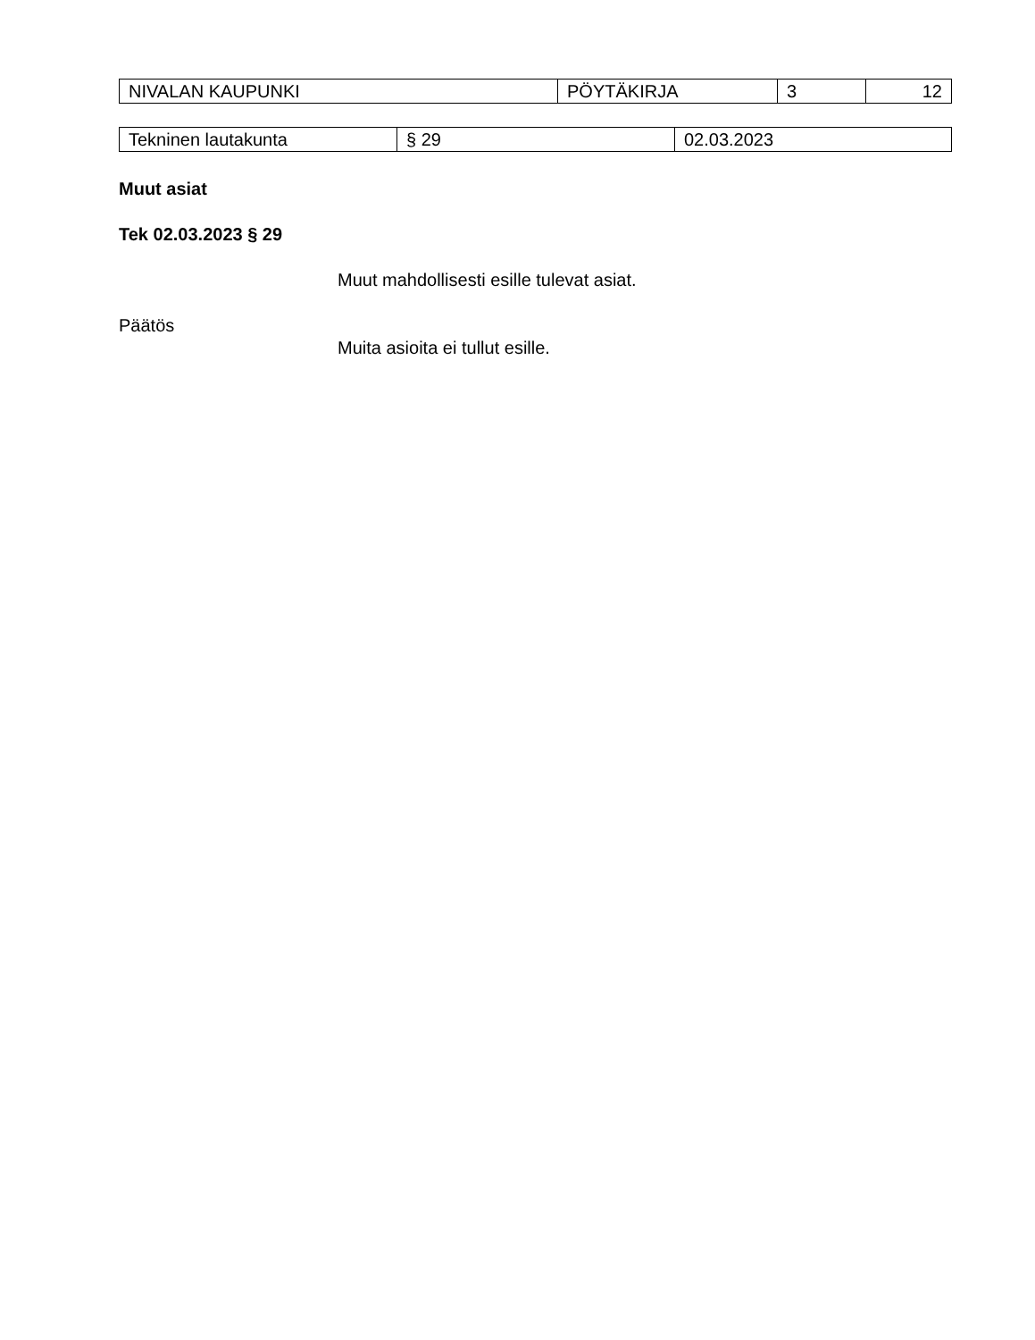| NIVALAN KAUPUNKI | PÖYTÄKIRJA | 3 | 12 |
| Tekninen lautakunta | § 29 | 02.03.2023 |
Muut asiat
Tek 02.03.2023 § 29
Muut mahdollisesti esille tulevat asiat.
Päätös
Muita asioita ei tullut esille.